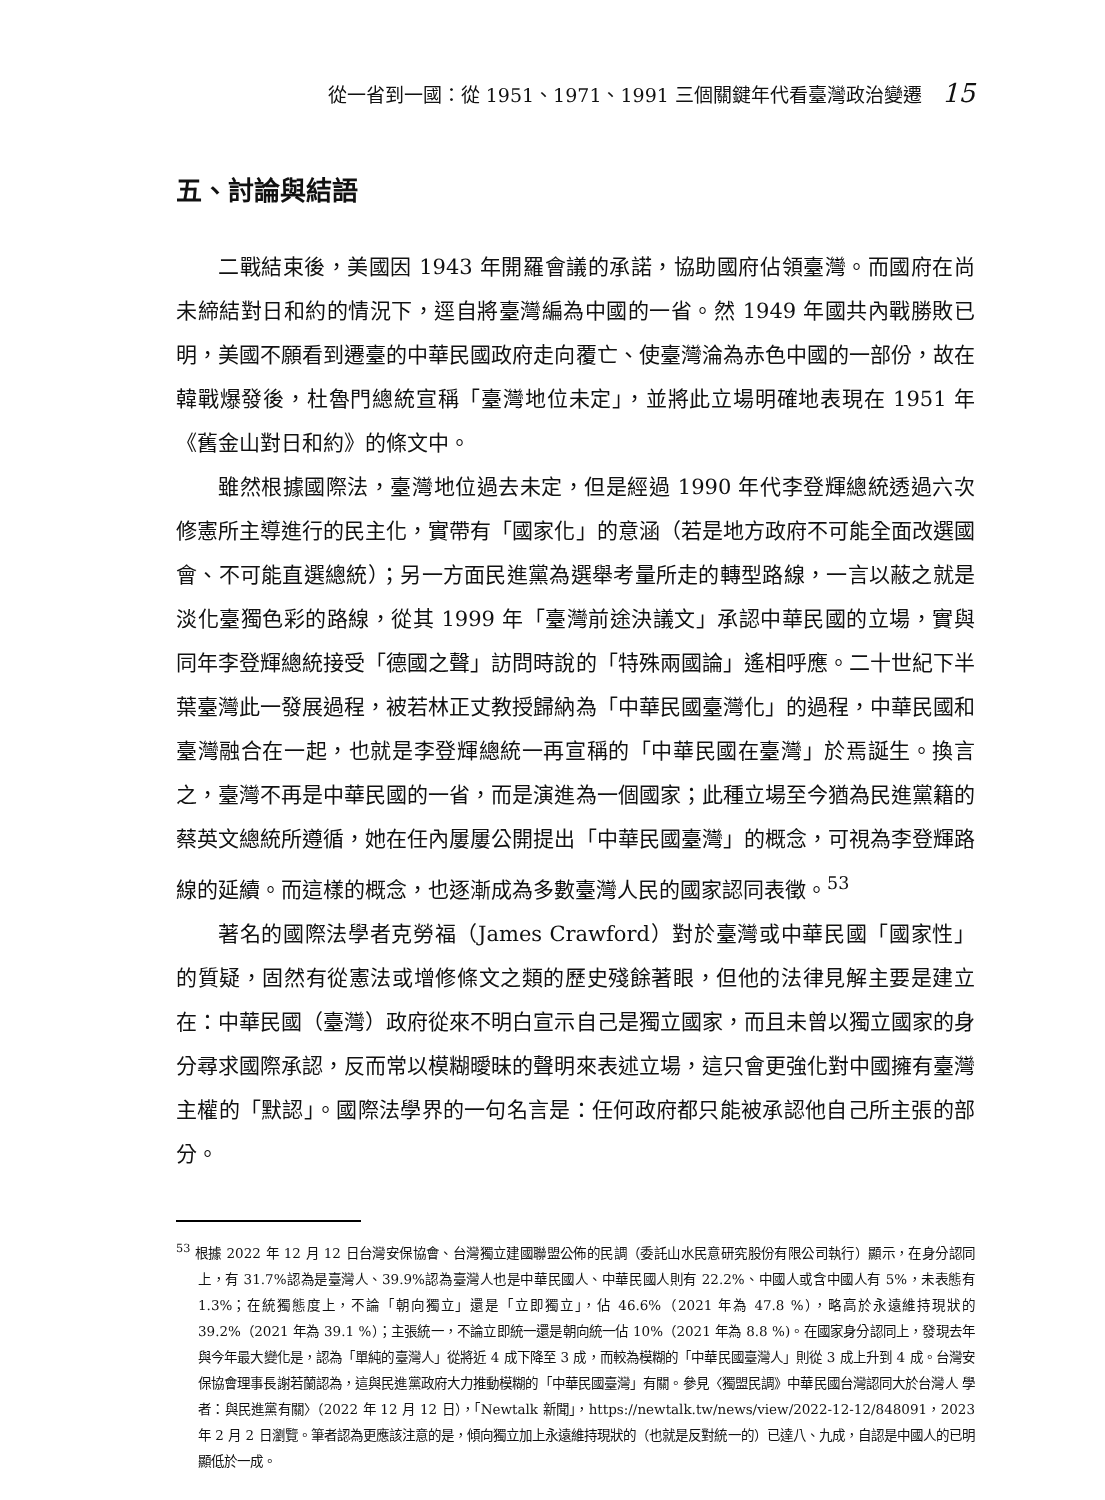從一省到一國：從 1951、1971、1991 三個關鍵年代看臺灣政治變遷 15
五、討論與結語
二戰結束後，美國因 1943 年開羅會議的承諾，協助國府佔領臺灣。而國府在尚未締結對日和約的情況下，逕自將臺灣編為中國的一省。然 1949 年國共內戰勝敗已明，美國不願看到遷臺的中華民國政府走向覆亡、使臺灣淪為赤色中國的一部份，故在韓戰爆發後，杜魯門總統宣稱「臺灣地位未定」，並將此立場明確地表現在 1951 年《舊金山對日和約》的條文中。
雖然根據國際法，臺灣地位過去未定，但是經過 1990 年代李登輝總統透過六次修憲所主導進行的民主化，實帶有「國家化」的意涵（若是地方政府不可能全面改選國會、不可能直選總統）；另一方面民進黨為選舉考量所走的轉型路線，一言以蔽之就是淡化臺獨色彩的路線，從其 1999 年「臺灣前途決議文」承認中華民國的立場，實與同年李登輝總統接受「德國之聲」訪問時說的「特殊兩國論」遙相呼應。二十世紀下半葉臺灣此一發展過程，被若林正丈教授歸納為「中華民國臺灣化」的過程，中華民國和臺灣融合在一起，也就是李登輝總統一再宣稱的「中華民國在臺灣」於焉誕生。換言之，臺灣不再是中華民國的一省，而是演進為一個國家；此種立場至今猶為民進黨籍的蔡英文總統所遵循，她在任內屢屢公開提出「中華民國臺灣」的概念，可視為李登輝路線的延續。而這樣的概念，也逐漸成為多數臺灣人民的國家認同表徵。<sup>53</sup>
著名的國際法學者克勞福（James Crawford）對於臺灣或中華民國「國家性」的質疑，固然有從憲法或增修條文之類的歷史殘餘著眼，但他的法律見解主要是建立在：中華民國（臺灣）政府從來不明白宣示自己是獨立國家，而且未曾以獨立國家的身分尋求國際承認，反而常以模糊曖昧的聲明來表述立場，這只會更強化對中國擁有臺灣主權的「默認」。國際法學界的一句名言是：任何政府都只能被承認他自己所主張的部分。
<sup>53</sup> 根據 2022 年 12 月 12 日台灣安保協會、台灣獨立建國聯盟公佈的民調（委託山水民意研究股份有限公司執行）顯示，在身分認同上，有 31.7%認為是臺灣人、39.9%認為臺灣人也是中華民國人、中華民國人則有 22.2%、中國人或含中國人有 5%，未表態有 1.3%；在統獨態度上，不論「朝向獨立」還是「立即獨立」，佔 46.6%（2021 年為 47.8 %），略高於永遠維持現狀的 39.2%（2021 年為 39.1 %）；主張統一，不論立即統一還是朝向統一佔 10%（2021 年為 8.8 %)。在國家身分認同上，發現去年與今年最大變化是，認為「單純的臺灣人」從將近 4 成下降至 3 成，而較為模糊的「中華民國臺灣人」則從 3 成上升到 4 成。台灣安保協會理事長謝若蘭認為，這與民進黨政府大力推動模糊的「中華民國臺灣」有關。參見〈獨盟民調》中華民國台灣認同大於台灣人 學者：與民進黨有關〉（2022 年 12 月 12 日），「Newtalk 新聞」，https://newtalk.tw/news/view/2022-12-12/848091，2023 年 2 月 2 日瀏覽。筆者認為更應該注意的是，傾向獨立加上永遠維持現狀的（也就是反對統一的）已達八、九成，自認是中國人的已明顯低於一成。